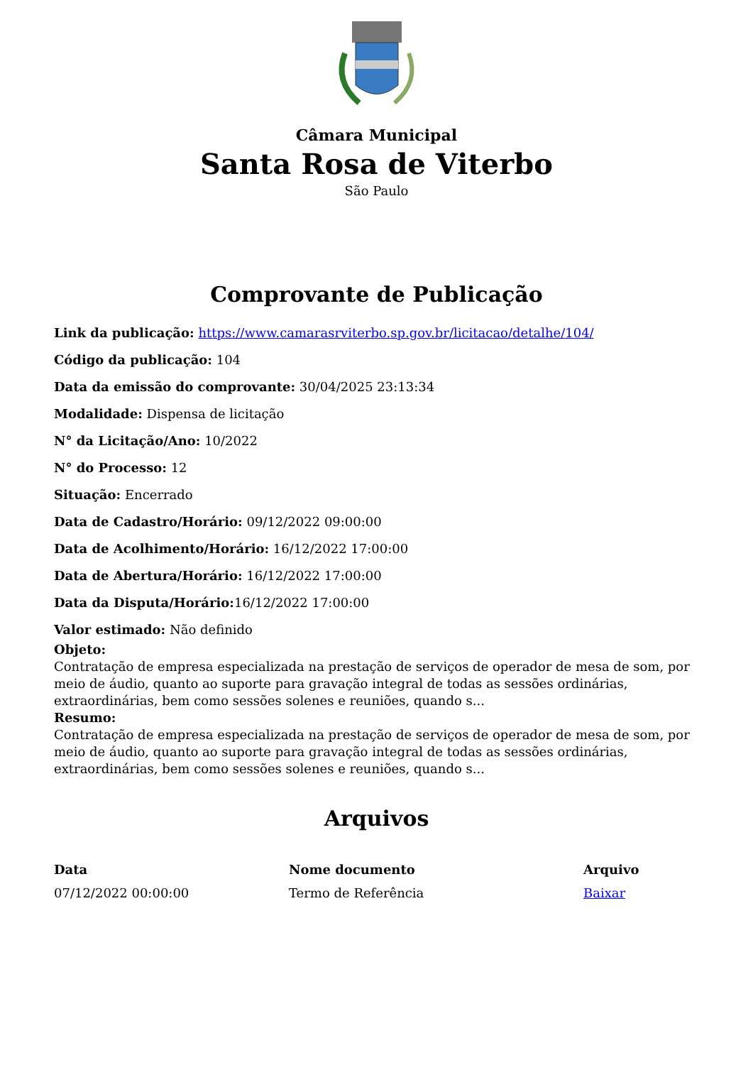Câmara Municipal
Santa Rosa de Viterbo
São Paulo
Comprovante de Publicação
Link da publicação: https://www.camarasrviterbo.sp.gov.br/licitacao/detalhe/104/
Código da publicação: 104
Data da emissão do comprovante: 30/04/2025 23:13:34
Modalidade: Dispensa de licitação
N° da Licitação/Ano: 10/2022
N° do Processo: 12
Situação: Encerrado
Data de Cadastro/Horário: 09/12/2022 09:00:00
Data de Acolhimento/Horário: 16/12/2022 17:00:00
Data de Abertura/Horário: 16/12/2022 17:00:00
Data da Disputa/Horário: 16/12/2022 17:00:00
Valor estimado: Não definido
Objeto:
Contratação de empresa especializada na prestação de serviços de operador de mesa de som, por meio de áudio, quanto ao suporte para gravação integral de todas as sessões ordinárias, extraordinárias, bem como sessões solenes e reuniões, quando s...
Resumo:
Contratação de empresa especializada na prestação de serviços de operador de mesa de som, por meio de áudio, quanto ao suporte para gravação integral de todas as sessões ordinárias, extraordinárias, bem como sessões solenes e reuniões, quando s...
Arquivos
| Data | Nome documento | Arquivo |
| --- | --- | --- |
| 07/12/2022 00:00:00 | Termo de Referência | Baixar |